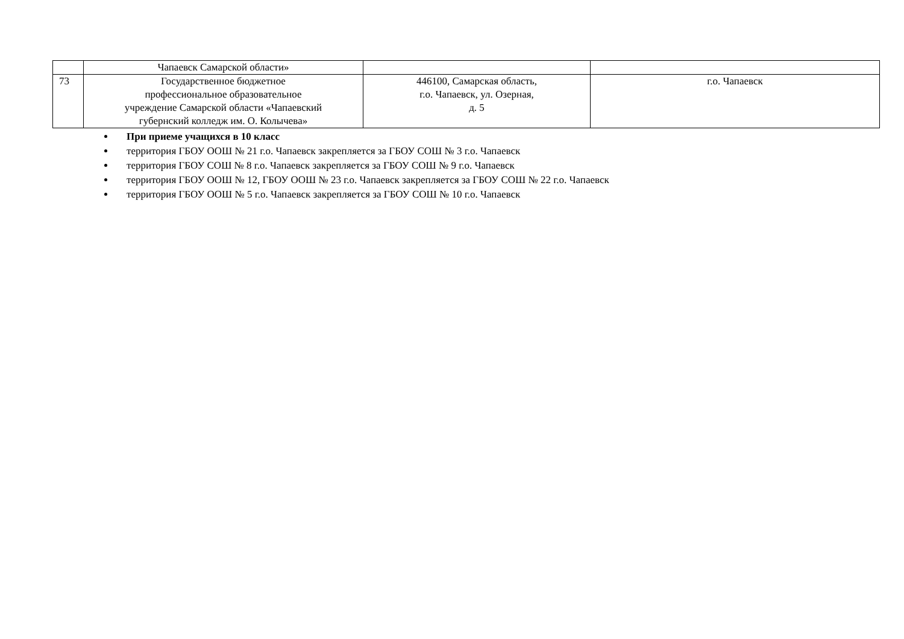| | Чапаевск Самарской области» | | |
| 73 | Государственное бюджетное профессиональное образовательное учреждение Самарской области «Чапаевский губернский колледж им. О. Колычева» | 446100, Самарская область, г.о. Чапаевск, ул. Озерная, д. 5 | г.о. Чапаевск |
При приеме учащихся в 10 класс
территория ГБОУ ООШ № 21 г.о. Чапаевск закрепляется за ГБОУ СОШ № 3 г.о. Чапаевск
территория ГБОУ СОШ № 8 г.о. Чапаевск закрепляется за ГБОУ СОШ № 9 г.о. Чапаевск
территория ГБОУ ООШ № 12, ГБОУ ООШ № 23 г.о. Чапаевск закрепляется за ГБОУ СОШ № 22 г.о. Чапаевск
территория ГБОУ ООШ № 5 г.о. Чапаевск закрепляется за ГБОУ СОШ № 10 г.о. Чапаевск